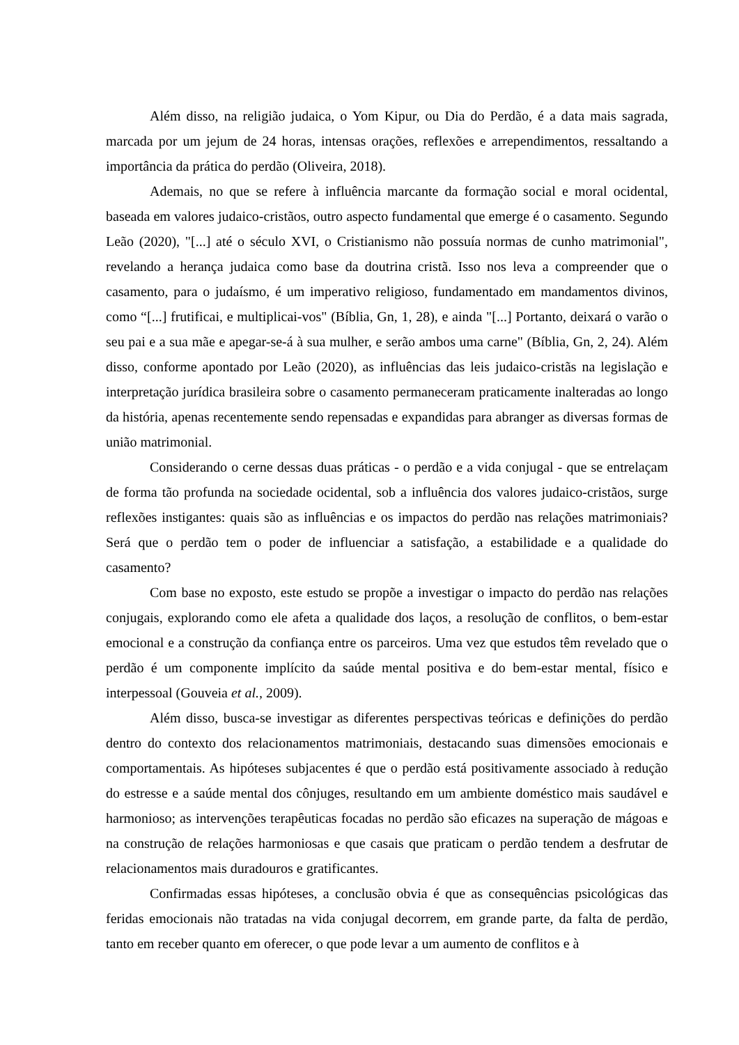Além disso, na religião judaica, o Yom Kipur, ou Dia do Perdão, é a data mais sagrada, marcada por um jejum de 24 horas, intensas orações, reflexões e arrependimentos, ressaltando a importância da prática do perdão (Oliveira, 2018).
Ademais, no que se refere à influência marcante da formação social e moral ocidental, baseada em valores judaico-cristãos, outro aspecto fundamental que emerge é o casamento. Segundo Leão (2020), "[...] até o século XVI, o Cristianismo não possuía normas de cunho matrimonial", revelando a herança judaica como base da doutrina cristã. Isso nos leva a compreender que o casamento, para o judaísmo, é um imperativo religioso, fundamentado em mandamentos divinos, como “[...] frutificai, e multiplicai-vos" (Bíblia, Gn, 1, 28), e ainda "[...] Portanto, deixará o varão o seu pai e a sua mãe e apegar-se-á à sua mulher, e serão ambos uma carne" (Bíblia, Gn, 2, 24). Além disso, conforme apontado por Leão (2020), as influências das leis judaico-cristãs na legislação e interpretação jurídica brasileira sobre o casamento permaneceram praticamente inalteradas ao longo da história, apenas recentemente sendo repensadas e expandidas para abranger as diversas formas de união matrimonial.
Considerando o cerne dessas duas práticas - o perdão e a vida conjugal - que se entrelaçam de forma tão profunda na sociedade ocidental, sob a influência dos valores judaico-cristãos, surge reflexões instigantes: quais são as influências e os impactos do perdão nas relações matrimoniais? Será que o perdão tem o poder de influenciar a satisfação, a estabilidade e a qualidade do casamento?
Com base no exposto, este estudo se propõe a investigar o impacto do perdão nas relações conjugais, explorando como ele afeta a qualidade dos laços, a resolução de conflitos, o bem-estar emocional e a construção da confiança entre os parceiros. Uma vez que estudos têm revelado que o perdão é um componente implícito da saúde mental positiva e do bem-estar mental, físico e interpessoal (Gouveia et al., 2009).
Além disso, busca-se investigar as diferentes perspectivas teóricas e definições do perdão dentro do contexto dos relacionamentos matrimoniais, destacando suas dimensões emocionais e comportamentais. As hipóteses subjacentes é que o perdão está positivamente associado à redução do estresse e a saúde mental dos cônjuges, resultando em um ambiente doméstico mais saudável e harmonioso; as intervenções terapêuticas focadas no perdão são eficazes na superação de mágoas e na construção de relações harmoniosas e que casais que praticam o perdão tendem a desfrutar de relacionamentos mais duradouros e gratificantes.
Confirmadas essas hipóteses, a conclusão obvia é que as consequências psicológicas das feridas emocionais não tratadas na vida conjugal decorrem, em grande parte, da falta de perdão, tanto em receber quanto em oferecer, o que pode levar a um aumento de conflitos e à